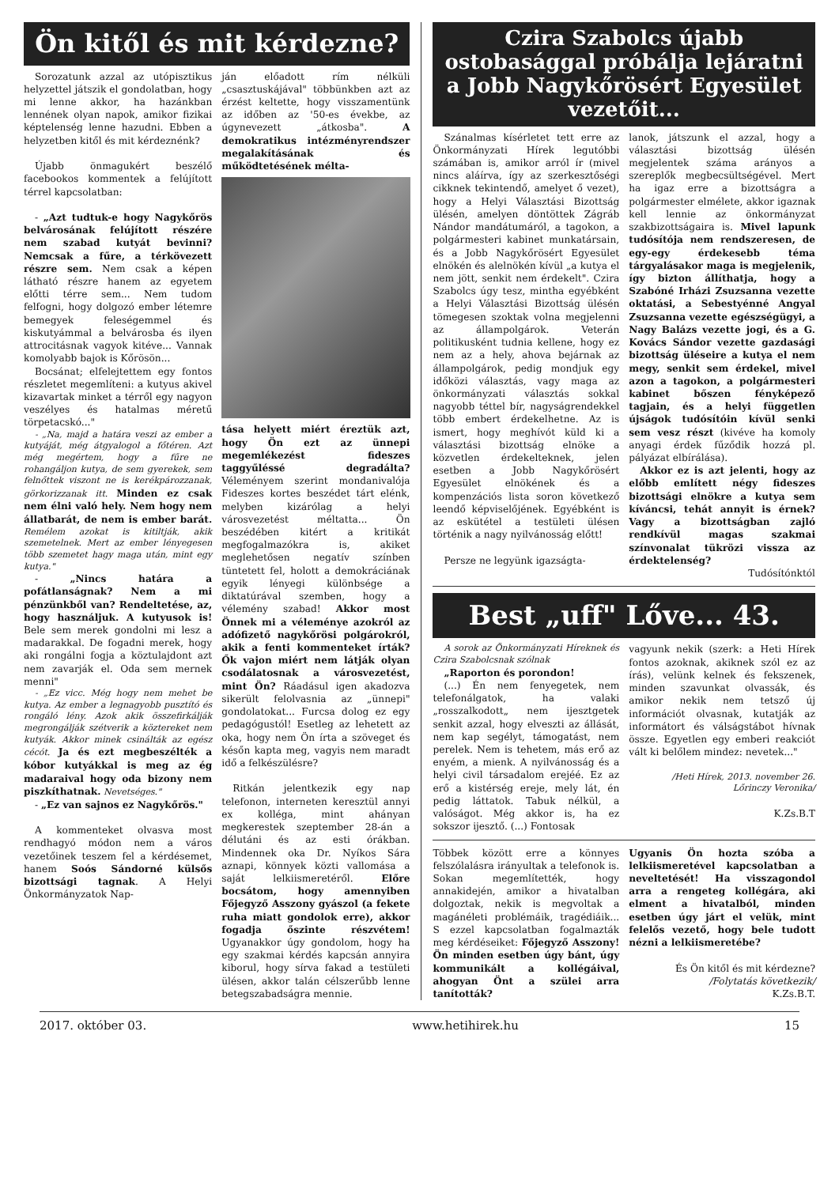Ön kitől és mit kérdezne?
Sorozatunk azzal az utópisztikus helyzettel játszik el gondolatban, hogy mi lenne akkor, ha hazánkban lennének olyan napok, amikor fizikai képtelenség lenne hazudni. Ebben a helyzetben kitől és mit kérdeznénk?
Újabb önmagukért beszélő facebookos kommentek a felújított térrel kapcsolatban:
- „Azt tudtuk-e hogy Nagykőrös belvárosának felújított részére nem szabad kutyát bevinni? Nemcsak a fűre, a térkövezett részre sem. Nem csak a képen látható részre hanem az egyetem előtti térre sem... Nem tudom felfogni, hogy dolgozó ember létemre bemegyek feleségemmel és kiskutyámmal a belvárosba és ilyen attrocitásnak vagyok kitéve... Vannak komolyabb bajok is Kőrösön...
Bocsánat; elfelejtettem egy fontos részletet megemlíteni: a kutyus akivel kizavartak minket a térről egy nagyon veszélyes és hatalmas méretű törpetacskó..."
- „Na, majd a határa veszi az ember a kutyáját, még átgyalogol a főtéren. Azt még megértem, hogy a fűre ne rohangáljon kutya, de sem gyerekek, sem felnőttek viszont ne is kerékpározzanak, görkorizzanak itt. Minden ez csak nem élni való hely. Nem hogy nem állatbarát, de nem is ember barát. Remélem azokat is kitiltják, akik szemetelnek. Mert az ember lényegesen több szemetet hagy maga után, mint egy kutya."
- „Nincs határa a pofátlanságnak? Nem a mi pénzünkből van? Rendeltetése, az, hogy használjuk. A kutyusok is! Bele sem merek gondolni mi lesz a madarakkal. De fogadni merek, hogy aki rongálni fogja a köztulajdont azt nem zavarják el. Oda sem mernek menni"
- „Ez vicc. Még hogy nem mehet be kutya. Az ember a legnagyobb pusztító és rongáló lény. Azok akik összefirkálják megrongálják szétverik a köztereket nem kutyák. Akkor minek csinálták az egész cécót. Ja és ezt megbeszélték a kóbor kutyákkal is meg az ég madaraival hogy oda bizony nem piszkíthatnak. Nevetséges."
- „Ez van sajnos ez Nagykőrös."
A kommenteket olvasva most rendhagyó módon nem a város vezetőinek teszem fel a kérdésemet, hanem Soós Sándorné külsős bizottsági tagnak. A Helyi Önkormányzatok Nap-
ján előadott rím nélküli „csasztuskájával" többünkben azt az érzést keltette, hogy visszamentünk az időben az '50-es évekbe, az úgynevezett „átkosba". A demokratikus intézményrendszer megalakításának és működtetésének mélta-
tása helyett miért éreztük azt, hogy Ön ezt az ünnepi megemlékezést fideszes taggyűléssé degradálta? Véleményem szerint mondanivalója Fideszes kortes beszédet tárt elénk, melyben kizárólag a helyi városvezetést méltatta... Ön beszédében kitért a kritikát megfogalmazókra is, akiket meglehetősen negatív színben tüntetett fel, holott a demokráciának egyik lényegi különbsége a diktatúrával szemben, hogy a vélemény szabad! Akkor most Önnek mi a véleménye azokról az adófizető nagykőrösi polgárokról, akik a fenti kommenteket írták? Ők vajon miért nem látják olyan csodálatosnak a városvezetést, mint Ön? Ráadásul igen akadozva sikerült felolvasnia az „ünnepi" gondolatokat... Furcsa dolog ez egy pedagógustól! Esetleg az lehetett az oka, hogy nem Ön írta a szöveget és későn kapta meg, vagyis nem maradt idő a felkészülésre?
Ritkán jelentkezik egy nap telefonon, interneten keresztül annyi ex kolléga, mint ahányan megkerestek szeptember 28-án a délutáni és az esti órákban. Mindennek oka Dr. Nyíkos Sára aznapi, könnyek közti vallomása a saját lelkiismeretéről. Előre bocsátom, hogy amennyiben Főjegyző Asszony gyászol (a fekete ruha miatt gondolok erre), akkor fogadja őszinte részvétem! Ugyanakkor úgy gondolom, hogy ha egy szakmai kérdés kapcsán annyira kiborul, hogy sírva fakad a testületi ülésen, akkor talán célszerűbb lenne betegszabadságra mennie.
Czira Szabolcs újabb ostobasággal próbálja lejáratni a Jobb Nagykőrösért Egyesület vezetőit...
Szánalmas kísérletet tett erre az Önkormányzati Hírek legutóbbi számában is, amikor arról ír (mivel nincs aláírva, így az szerkesztőségi cikknek tekintendő, amelyet ő vezet), hogy a Helyi Választási Bizottság ülésén, amelyen döntöttek Zágráb Nándor mandátumáról, a tagokon, a polgármesteri kabinet munkatársain, és a Jobb Nagykőrösért Egyesület elnökén és alelnökén kívül „a kutya el nem jött, senkit nem érdekelt". Czira Szabolcs úgy tesz, mintha egyébként a Helyi Választási Bizottság ülésén tömegesen szoktak volna megjelenni az állampolgárok. Veterán politikusként tudnia kellene, hogy ez nem az a hely, ahova bejárnak az állampolgárok, pedig mondjuk egy időközi választás, vagy maga az önkormányzati választás sokkal nagyobb téttel bír, nagyságrendekkel több embert érdekelhetne. Az is ismert, hogy meghívót küld ki a választási bizottság elnöke a közvetlen érdekelteknek, jelen esetben a Jobb Nagykőrösért Egyesület elnökének és a kompenzációs lista soron következő leendő képviselőjének. Egyébként is az eskütétel a testületi ülésen történik a nagy nyilvánosság előtt!
Persze ne legyünk igazságta-
lanok, játszunk el azzal, hogy a választási bizottság ülésén megjelentek száma arányos a szereplők megbecsültségével. Mert ha igaz erre a bizottságra a polgármester elmélete, akkor igaznak kell lennie az önkormányzat szakbizottságaira is. Mivel lapunk tudósítója nem rendszeresen, de egy-egy érdekesebb téma tárgyalásakor maga is megjelenik, így bizton állíthatja, hogy a Szabóné Irházi Zsuzsanna vezette oktatási, a Sebestyénné Angyal Zsuzsanna vezette egészségügyi, a Nagy Balázs vezette jogi, és a G. Kovács Sándor vezette gazdasági bizottság üléseire a kutya el nem megy, senkit sem érdekel, mivel azon a tagokon, a polgármesteri kabinet bőszen fényképező tagjain, és a helyi független újságok tudósítóin kívül senki sem vesz részt (kivéve ha komoly anyagi érdek fűződik hozzá pl. pályázat elbírálása).
Akkor ez is azt jelenti, hogy az előbb említett négy fideszes bizottsági elnökre a kutya sem kíváncsi, tehát annyit is érnek? Vagy a bizottságban zajló rendkívül magas szakmai színvonalat tükrözi vissza az érdektelenség?
Tudósítónktól
Best „uff" Lőve... 43.
A sorok az Önkormányzati Híreknek és Czira Szabolcsnak szólnak
„Raporton és porondon!
(...) Én nem fenyegetek, nem telefonálgatok, ha valaki „rosszalkodott„ nem ijesztgetek senkit azzal, hogy elveszti az állását, nem kap segélyt, támogatást, nem perelek. Nem is tehetem, más erő az enyém, a mienk. A nyilvánosság és a helyi civil társadalom erejéé. Ez az erő a kistérség ereje, mely lát, én pedig láttatok. Tabuk nélkül, a valóságot. Még akkor is, ha ez sokszor ijesztő. (...) Fontosak
vagyunk nekik (szerk: a Heti Hírek fontos azoknak, akiknek szól ez az írás), velünk kelnek és fekszenek, minden szavunkat olvassák, és amikor nekik nem tetsző új információt olvasnak, kutatják az informátort és válságstábot hívnak össze. Egyetlen egy emberi reakciót vált ki belőlem mindez: nevetek..."
/Heti Hírek, 2013. november 26. Lőrinczy Veronika/
K.Zs.B.T
Többek között erre a könnyes felszólalásra irányultak a telefonok is. Sokan megemlítették, hogy annakidején, amikor a hivatalban dolgoztak, nekik is megvoltak a magánéleti problémáik, tragédiáik... S ezzel kapcsolatban fogalmazták meg kérdéseiket: Főjegyző Asszony! Ön minden esetben úgy bánt, úgy kommunikált a kollégáival, ahogyan Önt a szülei arra tanították?
Ugyanis Ön hozta szóba a lelkiismeretével kapcsolatban a neveltetését! Ha visszagondol arra a rengeteg kollégára, aki elment a hivatalból, minden esetben úgy járt el velük, mint felelős vezető, hogy bele tudott nézni a lelkiismeretébe?
És Ön kitől és mit kérdezne?
/Folytatás következik/
K.Zs.B.T.
2017. október 03. www.hetihirek.hu 15